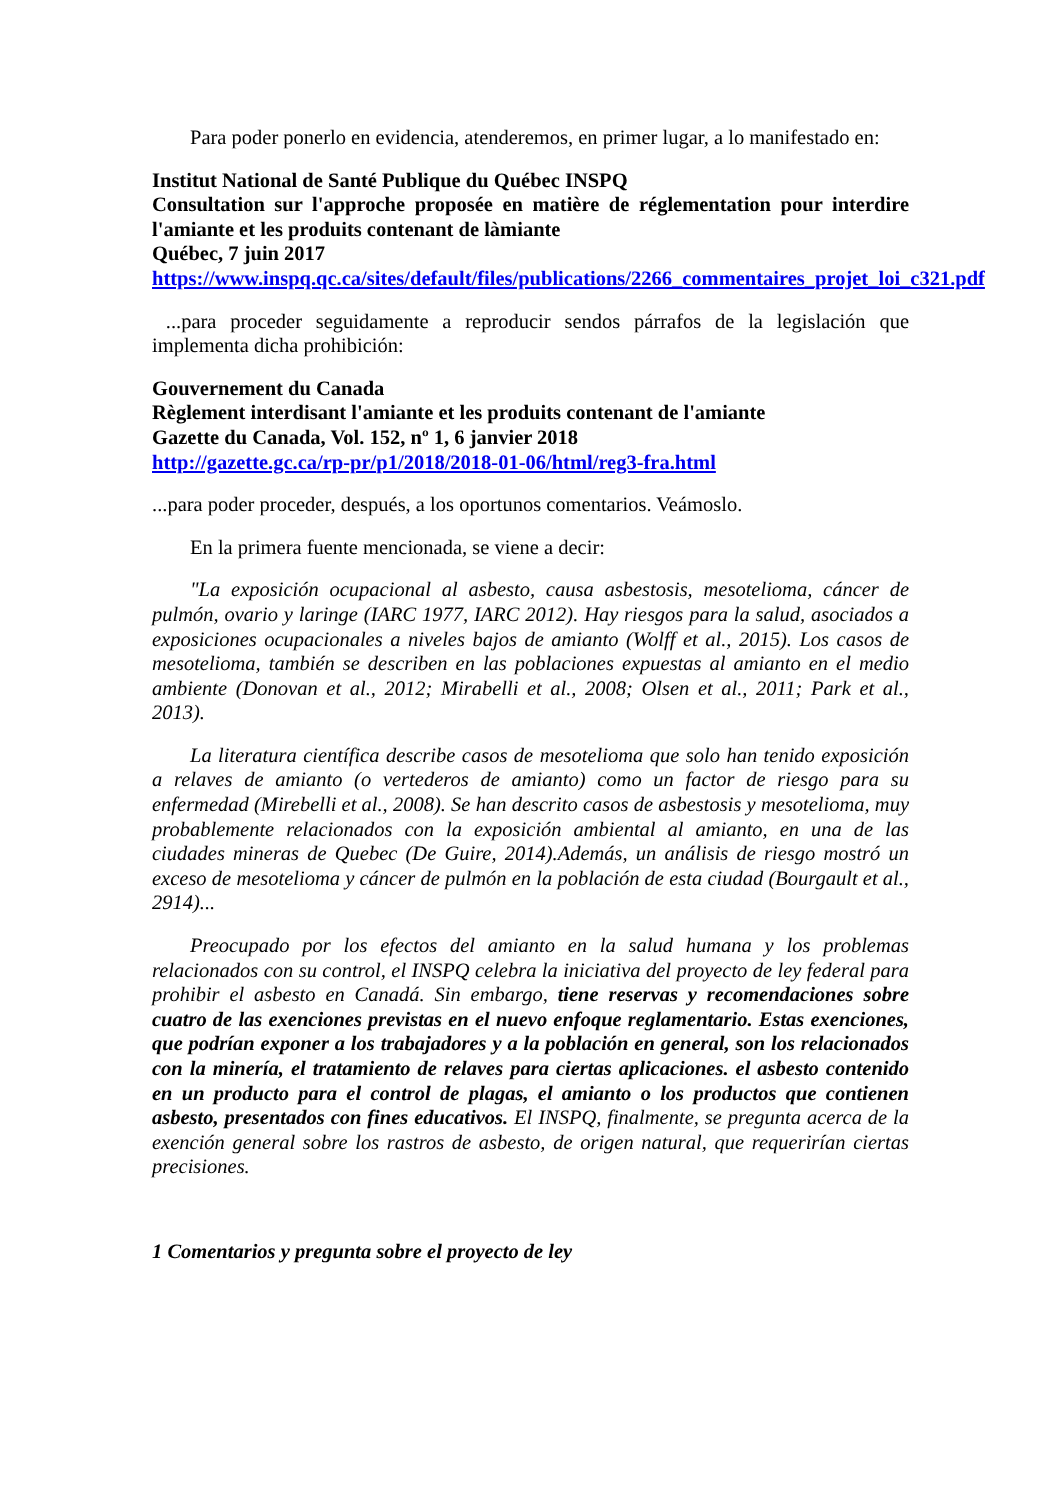Para poder ponerlo en evidencia, atenderemos, en primer lugar, a lo manifestado en:
Institut National de Santé Publique du Québec INSPQ
Consultation sur l'approche proposée en matière de réglementation pour interdire l'amiante et les produits contenant de làmiante
Québec, 7 juin 2017
https://www.inspq.qc.ca/sites/default/files/publications/2266_commentaires_projet_loi_c321.pdf
...para proceder seguidamente a reproducir sendos párrafos de la legislación que implementa dicha prohibición:
Gouvernement du Canada
Règlement interdisant l'amiante et les produits contenant de l'amiante
Gazette du Canada, Vol. 152, nº 1, 6 janvier 2018
http://gazette.gc.ca/rp-pr/p1/2018/2018-01-06/html/reg3-fra.html
...para poder proceder, después, a los oportunos comentarios. Veámoslo.
En la primera fuente mencionada, se viene a decir:
"La exposición ocupacional al asbesto, causa asbestosis, mesotelioma, cáncer de pulmón, ovario y laringe (IARC 1977, IARC 2012). Hay riesgos para la salud, asociados a exposiciones ocupacionales a niveles bajos de amianto (Wolff et al., 2015). Los casos de mesotelioma, también se describen en las poblaciones expuestas al amianto en el medio ambiente (Donovan et al., 2012; Mirabelli et al., 2008; Olsen et al., 2011; Park et al., 2013).
La literatura científica describe casos de mesotelioma que solo han tenido exposición a relaves de amianto (o vertederos de amianto) como un factor de riesgo para su enfermedad (Mirebelli et al., 2008). Se han descrito casos de asbestosis y mesotelioma, muy probablemente relacionados con la exposición ambiental al amianto, en una de las ciudades mineras de Quebec (De Guire, 2014).Además, un análisis de riesgo mostró un exceso de mesotelioma y cáncer de pulmón en la población de esta ciudad (Bourgault et al., 2914)...
Preocupado por los efectos del amianto en la salud humana y los problemas relacionados con su control, el INSPQ celebra la iniciativa del proyecto de ley federal para prohibir el asbesto en Canadá. Sin embargo, tiene reservas y recomendaciones sobre cuatro de las exenciones previstas en el nuevo enfoque reglamentario. Estas exenciones, que podrían exponer a los trabajadores y a la población en general, son los relacionados con la minería, el tratamiento de relaves para ciertas aplicaciones. el asbesto contenido en un producto para el control de plagas, el amianto o los productos que contienen asbesto, presentados con fines educativos. El INSPQ, finalmente, se pregunta acerca de la exención general sobre los rastros de asbesto, de origen natural, que requerirían ciertas precisiones.
1 Comentarios y pregunta sobre el proyecto de ley